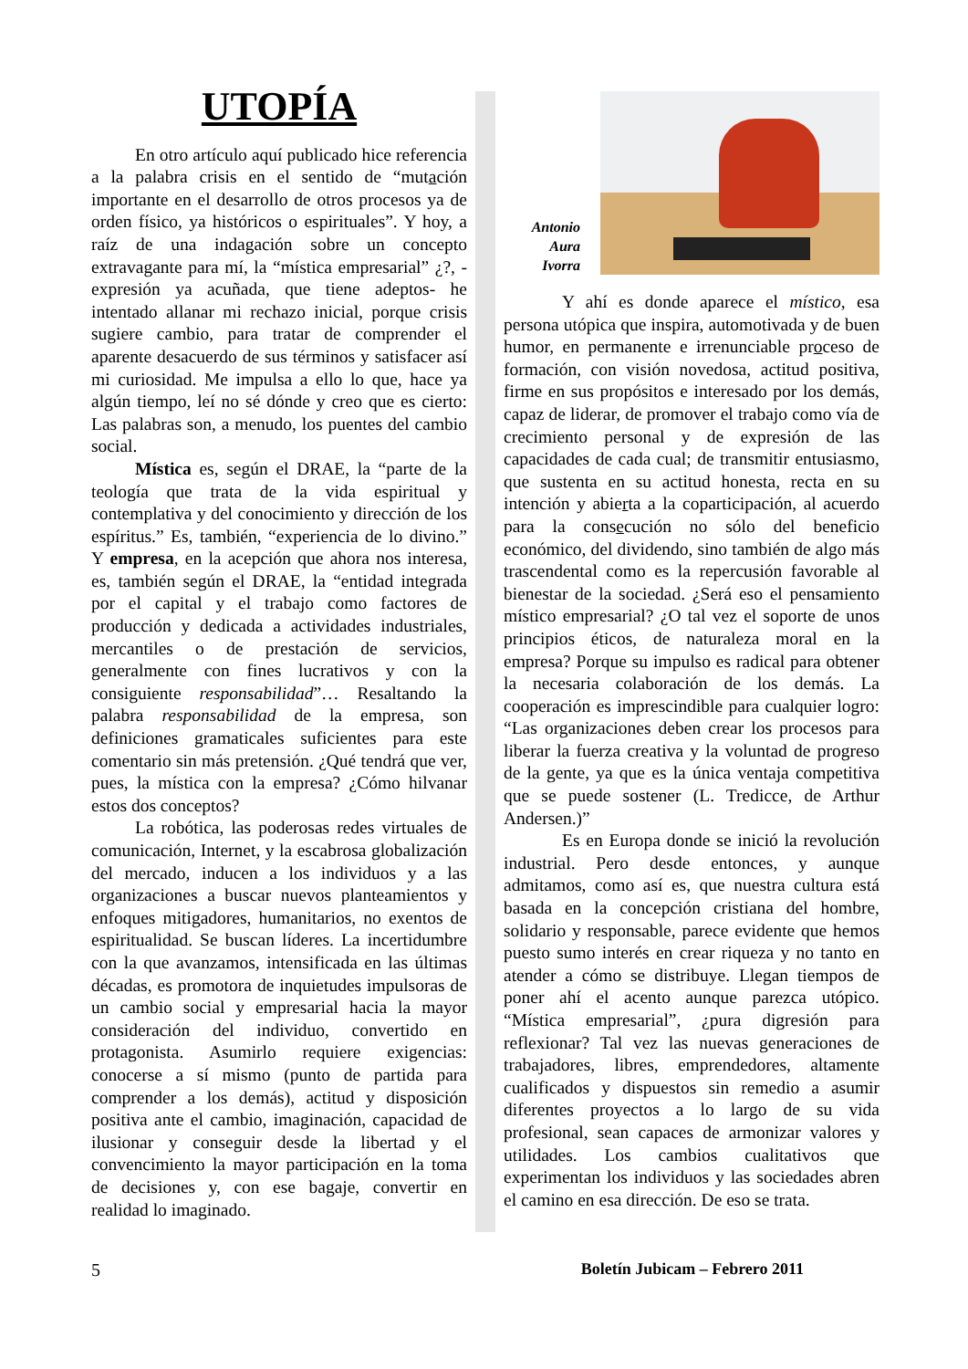UTOPÍA
En otro artículo aquí publicado hice referencia a la palabra crisis en el sentido de “mutación importante en el desarrollo de otros procesos ya de orden físico, ya históricos o espirituales”. Y hoy, a raíz de una indagación sobre un concepto extravagante para mí, la “mística empresarial” ¿?, - expresión ya acuñada, que tiene adeptos- he intentado allanar mi rechazo inicial, porque crisis sugiere cambio, para tratar de comprender el aparente desacuerdo de sus términos y satisfacer así mi curiosidad. Me impulsa a ello lo que, hace ya algún tiempo, leí no sé dónde y creo que es cierto: Las palabras son, a menudo, los puentes del cambio social.
Mística es, según el DRAE, la “parte de la teología que trata de la vida espiritual y contemplativa y del conocimiento y dirección de los espíritus.” Es, también, “experiencia de lo divino.” Y empresa, en la acepción que ahora nos interesa, es, también según el DRAE, la “entidad integrada por el capital y el trabajo como factores de producción y dedicada a actividades industriales, mercantiles o de prestación de servicios, generalmente con fines lucrativos y con la consiguiente responsabilidad”… Resaltando la palabra responsabilidad de la empresa, son definiciones gramaticales suficientes para este comentario sin más pretensión. ¿Qué tendrá que ver, pues, la mística con la empresa? ¿Cómo hilvanar estos dos conceptos?
La robótica, las poderosas redes virtuales de comunicación, Internet, y la escabrosa globalización del mercado, inducen a los individuos y a las organizaciones a buscar nuevos planteamientos y enfoques mitigadores, humanitarios, no exentos de espiritualidad. Se buscan líderes. La incertidumbre con la que avanzamos, intensificada en las últimas décadas, es promotora de inquietudes impulsoras de un cambio social y empresarial hacia la mayor consideración del individuo, convertido en protagonista. Asumirlo requiere exigencias: conocerse a sí mismo (punto de partida para comprender a los demás), actitud y disposición positiva ante el cambio, imaginación, capacidad de ilusionar y conseguir desde la libertad y el convencimiento la mayor participación en la toma de decisiones y, con ese bagaje, convertir en realidad lo imaginado.
Antonio
Aura
Ivorra
Y ahí es donde aparece el místico, esa persona utópica que inspira, automotivada y de buen humor, en permanente e irrenunciable proceso de formación, con visión novedosa, actitud positiva, firme en sus propósitos e interesado por los demás, capaz de liderar, de promover el trabajo como vía de crecimiento personal y de expresión de las capacidades de cada cual; de transmitir entusiasmo, que sustenta en su actitud honesta, recta en su intención y abierta a la coparticipación, al acuerdo para la consecución no sólo del beneficio económico, del dividendo, sino también de algo más trascendental como es la repercusión favorable al bienestar de la sociedad. ¿Será eso el pensamiento místico empresarial? ¿O tal vez el soporte de unos principios éticos, de naturaleza moral en la empresa? Porque su impulso es radical para obtener la necesaria colaboración de los demás. La cooperación es imprescindible para cualquier logro: “Las organizaciones deben crear los procesos para liberar la fuerza creativa y la voluntad de progreso de la gente, ya que es la única ventaja competitiva que se puede sostener (L. Tredicce, de Arthur Andersen.)”
Es en Europa donde se inició la revolución industrial. Pero desde entonces, y aunque admitamos, como así es, que nuestra cultura está basada en la concepción cristiana del hombre, solidario y responsable, parece evidente que hemos puesto sumo interés en crear riqueza y no tanto en atender a cómo se distribuye. Llegan tiempos de poner ahí el acento aunque parezca utópico. “Mística empresarial”, ¿pura digresión para reflexionar? Tal vez las nuevas generaciones de trabajadores, libres, emprendedores, altamente cualificados y dispuestos sin remedio a asumir diferentes proyectos a lo largo de su vida profesional, sean capaces de armonizar valores y utilidades. Los cambios cualitativos que experimentan los individuos y las sociedades abren el camino en esa dirección. De eso se trata.
5 Boletín Jubicam – Febrero 2011